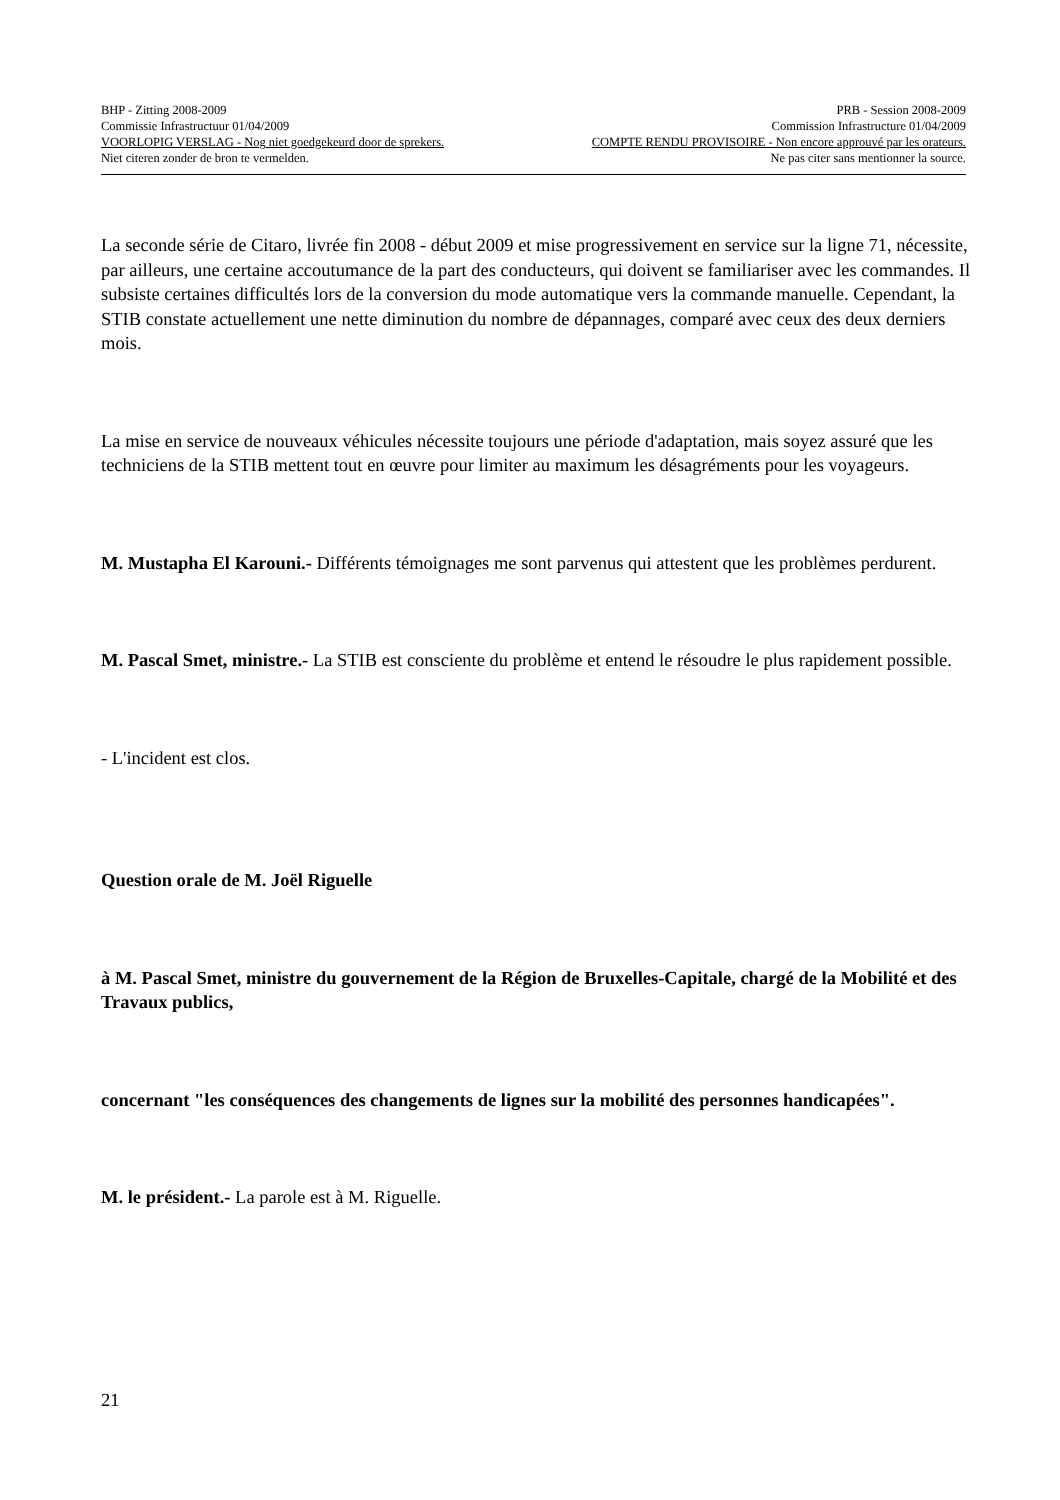BHP - Zitting 2008-2009 PRB - Session 2008-2009
Commissie Infrastructuur 01/04/2009 Commission Infrastructure 01/04/2009
VOORLOPIG VERSLAG - Nog niet goedgekeurd door de sprekers. COMPTE RENDU PROVISOIRE - Non encore approuvé par les orateurs.
Niet citeren zonder de bron te vermelden. Ne pas citer sans mentionner la source.
La seconde série de Citaro, livrée fin 2008 - début 2009 et mise progressivement en service sur la ligne 71, nécessite, par ailleurs, une certaine accoutumance de la part des conducteurs, qui doivent se familiariser avec les commandes. Il subsiste certaines difficultés lors de la conversion du mode automatique vers la commande manuelle. Cependant, la STIB constate actuellement une nette diminution du nombre de dépannages, comparé avec ceux des deux derniers mois.
La mise en service de nouveaux véhicules nécessite toujours une période d'adaptation, mais soyez assuré que les techniciens de la STIB mettent tout en œuvre pour limiter au maximum les désagréments pour les voyageurs.
M. Mustapha El Karouni.- Différents témoignages me sont parvenus qui attestent que les problèmes perdurent.
M. Pascal Smet, ministre.- La STIB est consciente du problème et entend le résoudre le plus rapidement possible.
- L'incident est clos.
Question orale de M. Joël Riguelle
à M. Pascal Smet, ministre du gouvernement de la Région de Bruxelles-Capitale, chargé de la Mobilité et des Travaux publics,
concernant "les conséquences des changements de lignes sur la mobilité des personnes handicapées".
M. le président.- La parole est à M. Riguelle.
21